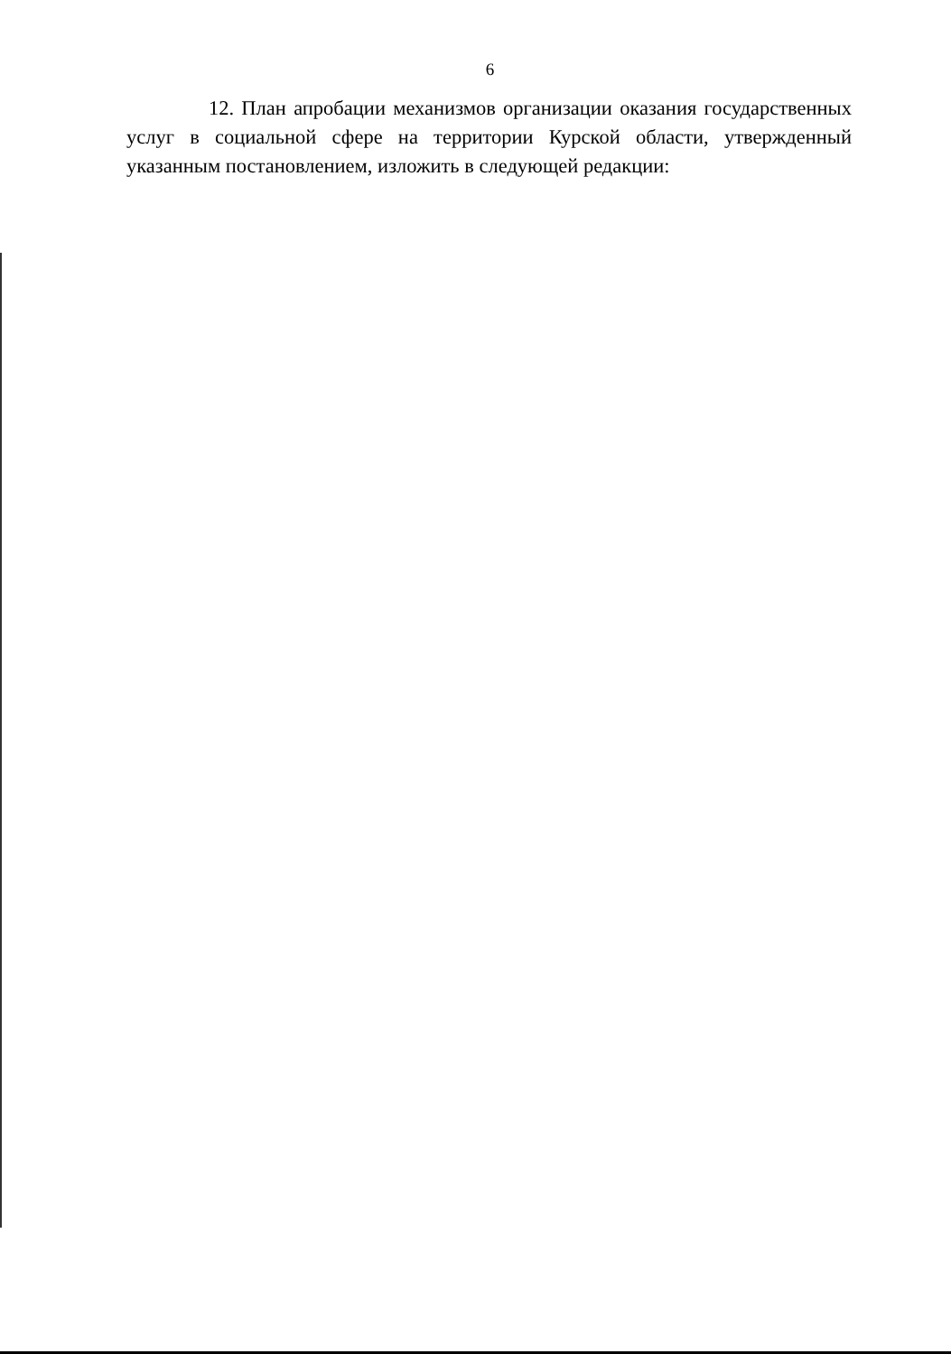6
12. План апробации механизмов организации оказания государственных услуг в социальной сфере на территории Курской области, утвержденный указанным постановлением, изложить в следующей редакции: